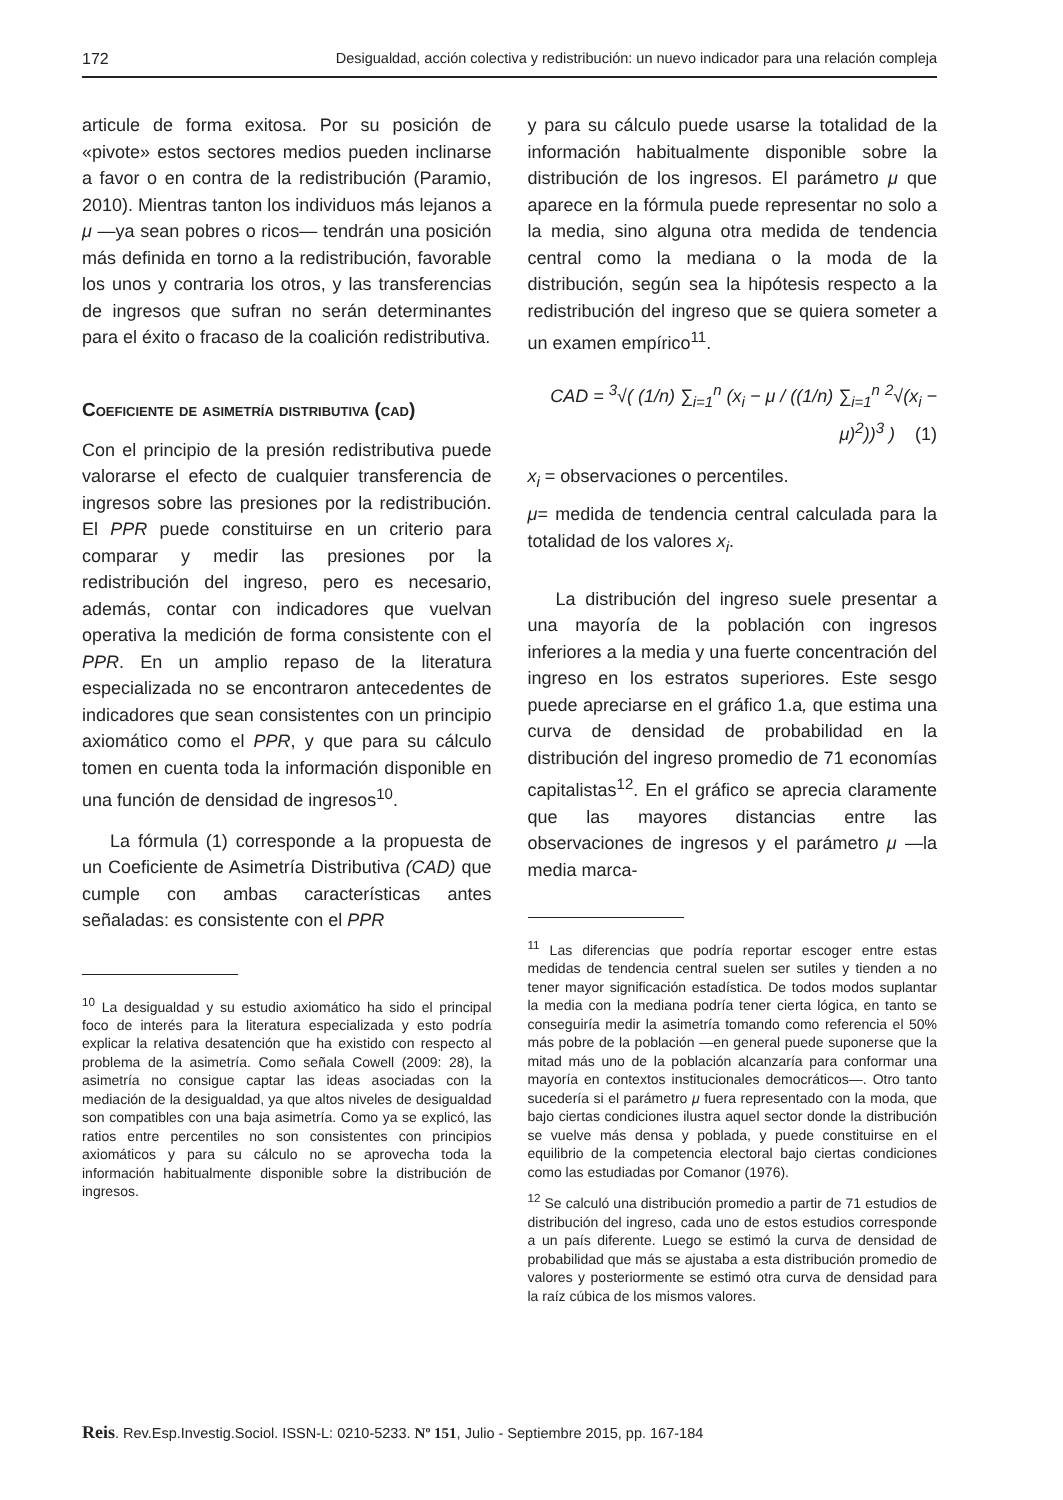172 Desigualdad, acción colectiva y redistribución: un nuevo indicador para una relación compleja
articule de forma exitosa. Por su posición de «pivote» estos sectores medios pueden inclinarse a favor o en contra de la redistribución (Paramio, 2010). Mientras tanton los individuos más lejanos a μ —ya sean pobres o ricos— tendrán una posición más definida en torno a la redistribución, favorable los unos y contraria los otros, y las transferencias de ingresos que sufran no serán determinantes para el éxito o fracaso de la coalición redistributiva.
Coeficiente de asimetría distributiva (cad)
Con el principio de la presión redistributiva puede valorarse el efecto de cualquier transferencia de ingresos sobre las presiones por la redistribución. El PPR puede constituirse en un criterio para comparar y medir las presiones por la redistribución del ingreso, pero es necesario, además, contar con indicadores que vuelvan operativa la medición de forma consistente con el PPR. En un amplio repaso de la literatura especializada no se encontraron antecedentes de indicadores que sean consistentes con un principio axiomático como el PPR, y que para su cálculo tomen en cuenta toda la información disponible en una función de densidad de ingresos<sup>10</sup>.
La fórmula (1) corresponde a la propuesta de un Coeficiente de Asimetría Distributiva (CAD) que cumple con ambas características antes señaladas: es consistente con el PPR
<sup>10</sup> La desigualdad y su estudio axiomático ha sido el principal foco de interés para la literatura especializada y esto podría explicar la relativa desatención que ha existido con respecto al problema de la asimetría. Como señala Cowell (2009: 28), la asimetría no consigue captar las ideas asociadas con la mediación de la desigualdad, ya que altos niveles de desigualdad son compatibles con una baja asimetría. Como ya se explicó, las ratios entre percentiles no son consistentes con principios axiomáticos y para su cálculo no se aprovecha toda la información habitualmente disponible sobre la distribución de ingresos.
y para su cálculo puede usarse la totalidad de la información habitualmente disponible sobre la distribución de los ingresos. El parámetro μ que aparece en la fórmula puede representar no solo a la media, sino alguna otra medida de tendencia central como la mediana o la moda de la distribución, según sea la hipótesis respecto a la redistribución del ingreso que se quiera someter a un examen empírico<sup>11</sup>.
CAD = <sup>3</sup>√( (1/n) ∑<sub>i=1</sub><sup>n</sup> (x<sub>i</sub> − μ / ((1/n) ∑<sub>i=1</sub><sup>n</sup> <sup>2</sup>√(x<sub>i</sub> − μ)<sup>2</sup>))<sup>3</sup> ) (1)
x<sub>i</sub> = observaciones o percentiles.
μ= medida de tendencia central calculada para la totalidad de los valores x<sub>i</sub>.
La distribución del ingreso suele presentar a una mayoría de la población con ingresos inferiores a la media y una fuerte concentración del ingreso en los estratos superiores. Este sesgo puede apreciarse en el gráfico 1.a, que estima una curva de densidad de probabilidad en la distribución del ingreso promedio de 71 economías capitalistas<sup>12</sup>. En el gráfico se aprecia claramente que las mayores distancias entre las observaciones de ingresos y el parámetro μ —la media marca-
<sup>11</sup> Las diferencias que podría reportar escoger entre estas medidas de tendencia central suelen ser sutiles y tienden a no tener mayor significación estadística. De todos modos suplantar la media con la mediana podría tener cierta lógica, en tanto se conseguiría medir la asimetría tomando como referencia el 50% más pobre de la población —en general puede suponerse que la mitad más uno de la población alcanzaría para conformar una mayoría en contextos institucionales democráticos—. Otro tanto sucedería si el parámetro μ fuera representado con la moda, que bajo ciertas condiciones ilustra aquel sector donde la distribución se vuelve más densa y poblada, y puede constituirse en el equilibrio de la competencia electoral bajo ciertas condiciones como las estudiadas por Comanor (1976).
<sup>12</sup> Se calculó una distribución promedio a partir de 71 estudios de distribución del ingreso, cada uno de estos estudios corresponde a un país diferente. Luego se estimó la curva de densidad de probabilidad que más se ajustaba a esta distribución promedio de valores y posteriormente se estimó otra curva de densidad para la raíz cúbica de los mismos valores.
Reis. Rev.Esp.Investig.Sociol. ISSN-L: 0210-5233. Nº 151, Julio - Septiembre 2015, pp. 167-184